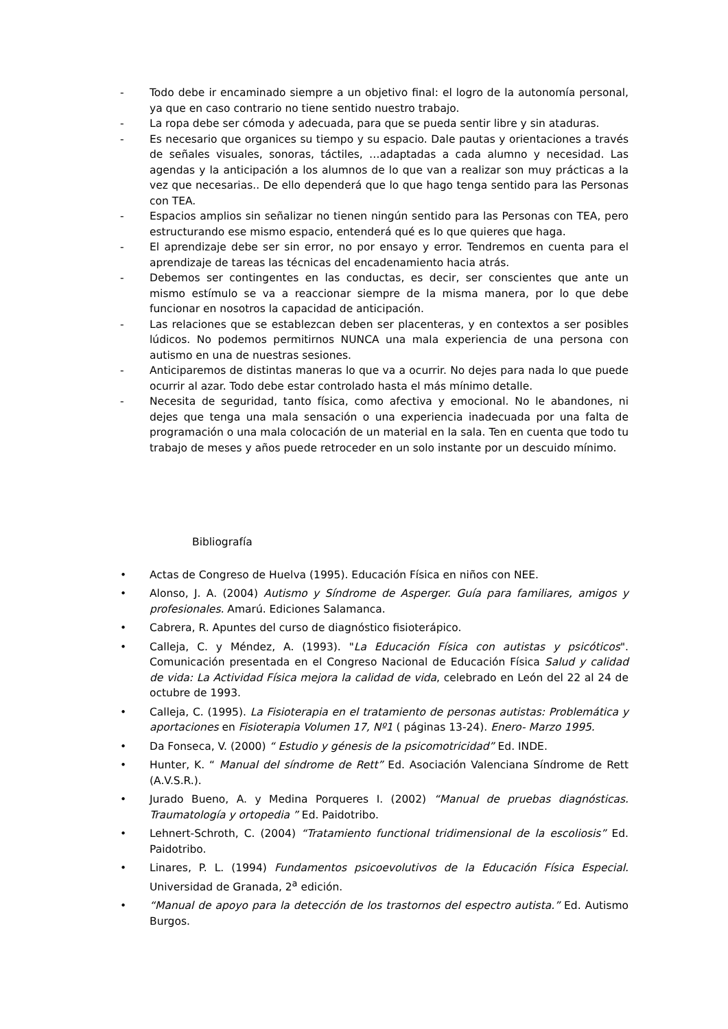- Todo debe ir encaminado siempre a un objetivo final: el logro de la autonomía personal, ya que en caso contrario no tiene sentido nuestro trabajo.
- La ropa debe ser cómoda y adecuada, para que se pueda sentir libre y sin ataduras.
- Es necesario que organices su tiempo y su espacio. Dale pautas y orientaciones a través de señales visuales, sonoras, táctiles, …adaptadas a cada alumno y necesidad. Las agendas y la anticipación a los alumnos de lo que van a realizar son muy prácticas a la vez que necesarias.. De ello dependerá que lo que hago tenga sentido para las Personas con TEA.
- Espacios amplios sin señalizar no tienen ningún sentido para las Personas con TEA, pero estructurando ese mismo espacio, entenderá qué es lo que quieres que haga.
- El aprendizaje debe ser sin error, no por ensayo y error. Tendremos en cuenta para el aprendizaje de tareas las técnicas del encadenamiento hacia atrás.
- Debemos ser contingentes en las conductas, es decir, ser conscientes que ante un mismo estímulo se va a reaccionar siempre de la misma manera, por lo que debe funcionar en nosotros la capacidad de anticipación.
- Las relaciones que se establezcan deben ser placenteras, y en contextos a ser posibles lúdicos. No podemos permitirnos NUNCA una mala experiencia de una persona con autismo en una de nuestras sesiones.
- Anticiparemos de distintas maneras lo que va a ocurrir. No dejes para nada lo que puede ocurrir al azar. Todo debe estar controlado hasta el más mínimo detalle.
- Necesita de seguridad, tanto física, como afectiva y emocional. No le abandones, ni dejes que tenga una mala sensación o una experiencia inadecuada por una falta de programación o una mala colocación de un material en la sala. Ten en cuenta que todo tu trabajo de meses y años puede retroceder en un solo instante por un descuido mínimo.
Bibliografía
• Actas de Congreso de Huelva (1995). Educación Física en niños con NEE.
• Alonso, J. A. (2004) Autismo y Síndrome de Asperger. Guía para familiares, amigos y profesionales. Amarú. Ediciones Salamanca.
• Cabrera, R. Apuntes del curso de diagnóstico fisioterápico.
• Calleja, C. y Méndez, A. (1993). "La Educación Física con autistas y psicóticos". Comunicación presentada en el Congreso Nacional de Educación Física Salud y calidad de vida: La Actividad Física mejora la calidad de vida, celebrado en León del 22 al 24 de octubre de 1993.
• Calleja, C. (1995). La Fisioterapia en el tratamiento de personas autistas: Problemática y aportaciones en Fisioterapia Volumen 17, Nº1 ( páginas 13-24). Enero- Marzo 1995.
• Da Fonseca, V. (2000) “ Estudio y génesis de la psicomotricidad” Ed. INDE.
• Hunter, K. “ Manual del síndrome de Rett” Ed. Asociación Valenciana Síndrome de Rett (A.V.S.R.).
• Jurado Bueno, A. y Medina Porqueres I. (2002) “Manual de pruebas diagnósticas. Traumatología y ortopedia ” Ed. Paidotribo.
• Lehnert-Schroth, C. (2004) “Tratamiento functional tridimensional de la escoliosis” Ed. Paidotribo.
• Linares, P. L. (1994) Fundamentos psicoevolutivos de la Educación Física Especial. Universidad de Granada, 2<sup>a</sup> edición.
• “Manual de apoyo para la detección de los trastornos del espectro autista.” Ed. Autismo Burgos.